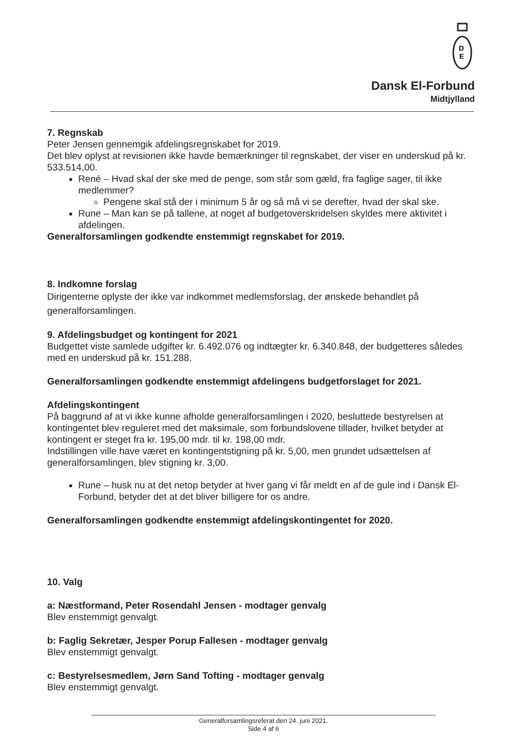D
E
Dansk El-Forbund
Midtjylland
7. Regnskab
Peter Jensen gennemgik afdelingsregnskabet for 2019.
Det blev oplyst at revisionen ikke havde bemærkninger til regnskabet, der viser en underskud på kr. 533.514,00.
René – Hvad skal der ske med de penge, som står som gæld, fra faglige sager, til ikke medlemmer?
Pengene skal stå der i minimum 5 år og så må vi se derefter, hvad der skal ske.
Rune – Man kan se på tallene, at noget af budgetoverskridelsen skyldes mere aktivitet i afdelingen.
Generalforsamlingen godkendte enstemmigt regnskabet for 2019.
8. Indkomne forslag
Dirigenterne oplyste der ikke var indkommet medlemsforslag, der ønskede behandlet på generalforsamlingen.
9. Afdelingsbudget og kontingent for 2021
Budgettet viste samlede udgifter kr. 6.492.076 og indtægter kr. 6.340.848, der budgetteres således med en underskud på kr. 151.288.
Generalforsamlingen godkendte enstemmigt afdelingens budgetforslaget for 2021.
Afdelingskontingent
På baggrund af at vi ikke kunne afholde generalforsamlingen i 2020, besluttede bestyrelsen at kontingentet blev reguleret med det maksimale, som forbundslovene tillader, hvilket betyder at kontingent er steget fra kr. 195,00 mdr. til kr. 198,00 mdr.
Indstillingen ville have været en kontingentstigning på kr. 5,00, men grundet udsættelsen af generalforsamlingen, blev stigning kr. 3,00.
Rune – husk nu at det netop betyder at hver gang vi får meldt en af de gule ind i Dansk El-Forbund, betyder det at det bliver billigere for os andre.
Generalforsamlingen godkendte enstemmigt afdelingskontingentet for 2020.
10. Valg
a: Næstformand, Peter Rosendahl Jensen - modtager genvalg
Blev enstemmigt genvalgt.
b: Faglig Sekretær, Jesper Porup Fallesen - modtager genvalg
Blev enstemmigt genvalgt.
c: Bestyrelsesmedlem, Jørn Sand Tofting - modtager genvalg
Blev enstemmigt genvalgt.
Generalforsamlingsreferat den 24. juni 2021.
Side 4 af 6